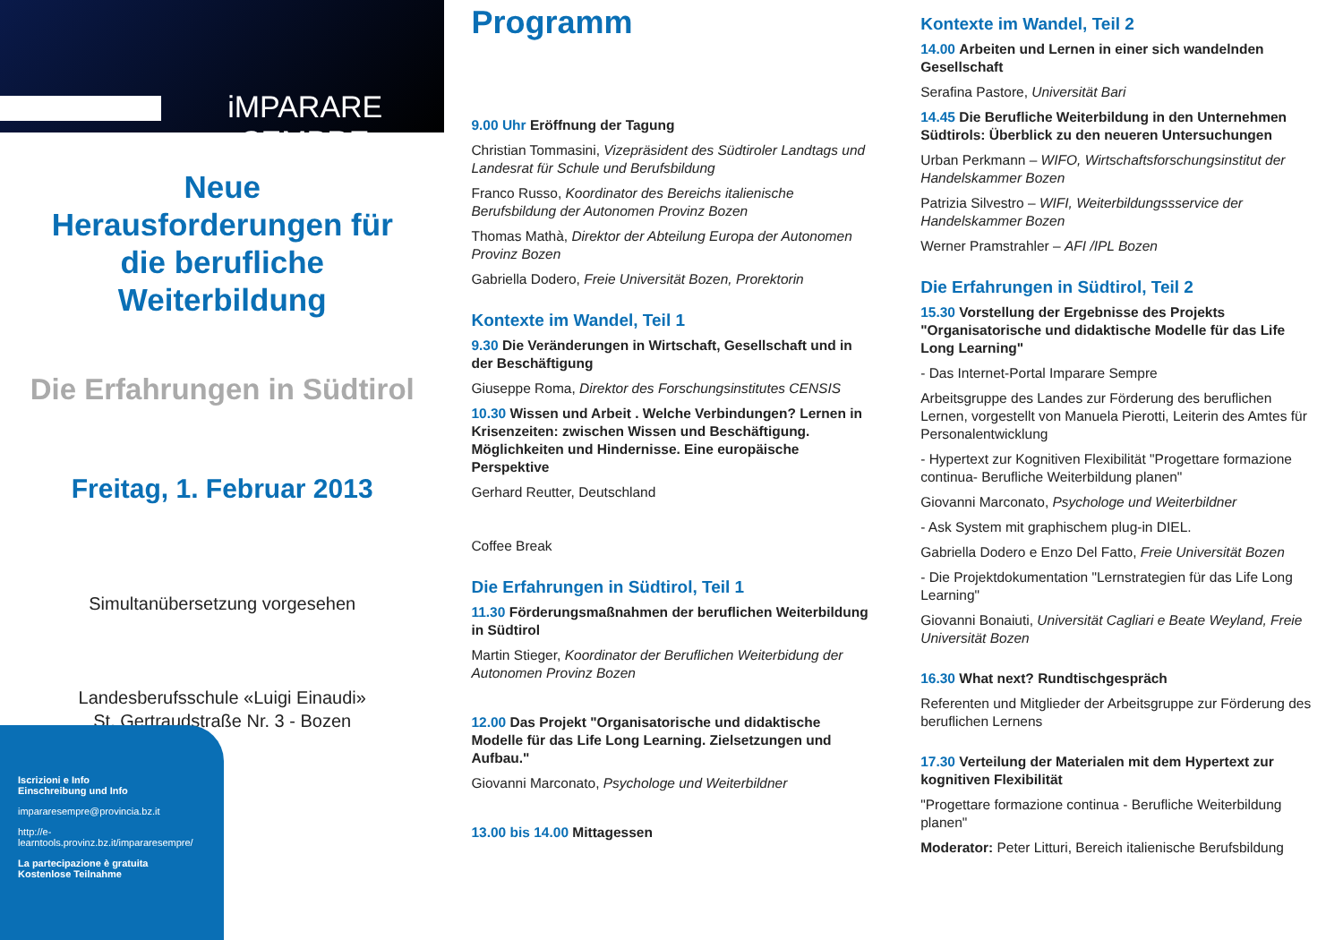iMPARARE SEMPRE
Neue
Herausforderungen für die berufliche Weiterbildung
Die Erfahrungen in Südtirol
Freitag, 1. Februar 2013
Simultanübersetzung vorgesehen
Landesberufsschule «Luigi Einaudi»
St. Gertraudstraße Nr. 3 - Bozen
Iscrizioni e Info
Einschreibung und Info
impararesempre@provincia.bz.it
http://e-learntools.provinz.bz.it/impararesempre/
La partecipazione è gratuita
Kostenlose Teilnahme
Programm
9.00 Uhr Eröffnung der Tagung
Christian Tommasini, Vizepräsident des Südtiroler Landtags und Landesrat für Schule und Berufsbildung
Franco Russo, Koordinator des Bereichs italienische Berufsbildung der Autonomen Provinz Bozen
Thomas Mathà, Direktor der Abteilung Europa der Autonomen Provinz Bozen
Gabriella Dodero, Freie Universität Bozen, Prorektorin
Kontexte im Wandel, Teil 1
9.30 Die Veränderungen in Wirtschaft, Gesellschaft und in der Beschäftigung
Giuseppe Roma, Direktor des Forschungsinstitutes CENSIS
10.30 Wissen und Arbeit . Welche Verbindungen? Lernen in Krisenzeiten: zwischen Wissen und Beschäftigung. Möglichkeiten und Hindernisse. Eine europäische Perspektive
Gerhard Reutter, Deutschland
Coffee Break
Die Erfahrungen in Südtirol, Teil 1
11.30 Förderungsmaßnahmen der beruflichen Weiterbildung in Südtirol
Martin Stieger, Koordinator der Beruflichen Weiterbidung der Autonomen Provinz Bozen
12.00 Das Projekt "Organisatorische und didaktische Modelle für das Life Long Learning. Zielsetzungen und Aufbau."
Giovanni Marconato, Psychologe und Weiterbildner
13.00 bis 14.00 Mittagessen
Kontexte im Wandel, Teil 2
14.00 Arbeiten und Lernen in einer sich wandelnden Gesellschaft
Serafina Pastore, Universität Bari
14.45 Die Berufliche Weiterbildung in den Unternehmen Südtirols: Überblick zu den neueren Untersuchungen
Urban Perkmann – WIFO, Wirtschaftsforschungsinstitut der Handelskammer Bozen
Patrizia Silvestro – WIFI, Weiterbildungssservice der Handelskammer Bozen
Werner Pramstrahler – AFI /IPL Bozen
Die Erfahrungen in Südtirol, Teil 2
15.30 Vorstellung der Ergebnisse des Projekts "Organisatorische und didaktische Modelle für das Life Long Learning"
- Das Internet-Portal Imparare Sempre
Arbeitsgruppe des Landes zur Förderung des beruflichen Lernen, vorgestellt von Manuela Pierotti, Leiterin des Amtes für Personalentwicklung
- Hypertext zur Kognitiven Flexibilität "Progettare formazione continua- Berufliche Weiterbildung planen"
Giovanni Marconato, Psychologe und Weiterbildner
- Ask System mit graphischem plug-in DIEL.
Gabriella Dodero e Enzo Del Fatto, Freie Universität Bozen
- Die Projektdokumentation "Lernstrategien für das Life Long Learning"
Giovanni Bonaiuti, Universität Cagliari e Beate Weyland, Freie Universität Bozen
16.30 What next? Rundtischgespräch
Referenten und Mitglieder der Arbeitsgruppe zur Förderung des beruflichen Lernens
17.30 Verteilung der Materialen mit dem Hypertext zur kognitiven Flexibilität
"Progettare formazione continua - Berufliche Weiterbildung planen"
Moderator: Peter Litturi, Bereich italienische Berufsbildung